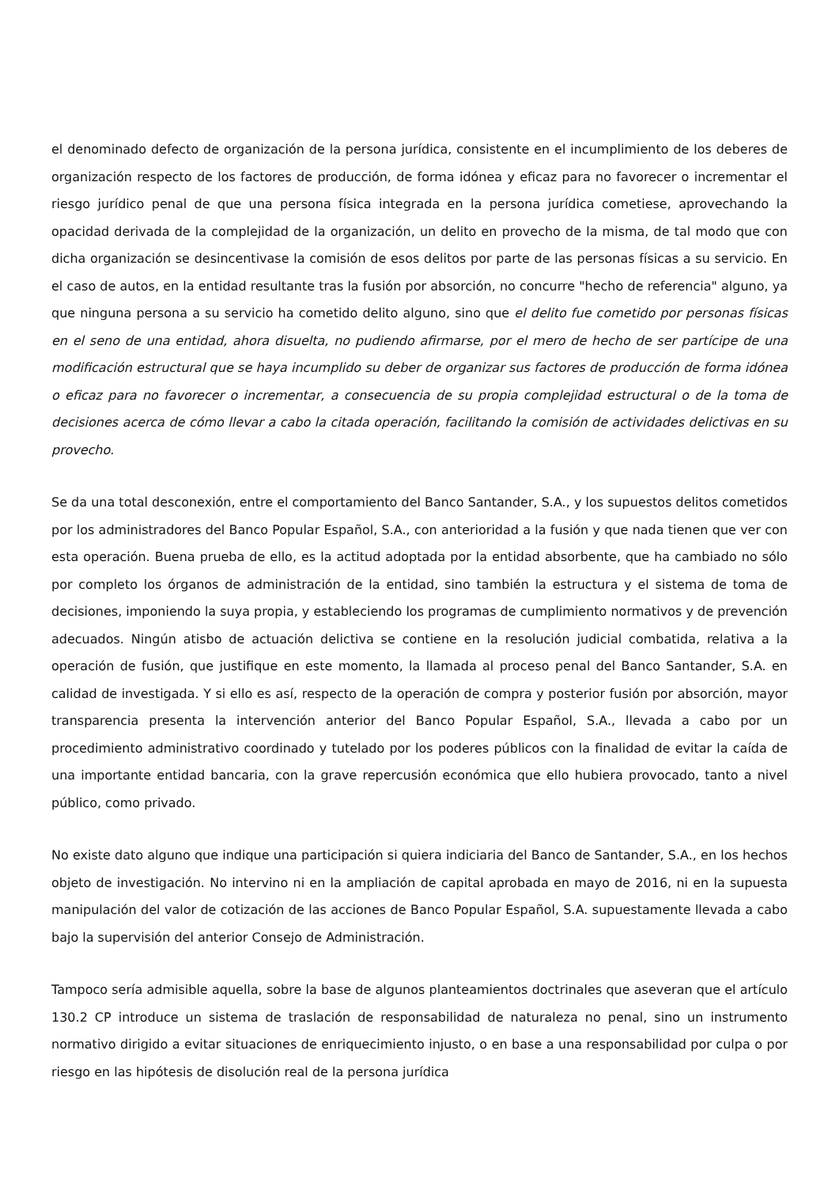el denominado defecto de organización de la persona jurídica, consistente en el incumplimiento de los deberes de organización respecto de los factores de producción, de forma idónea y eficaz para no favorecer o incrementar el riesgo jurídico penal de que una persona física integrada en la persona jurídica cometiese, aprovechando la opacidad derivada de la complejidad de la organización, un delito en provecho de la misma, de tal modo que con dicha organización se desincentivase la comisión de esos delitos por parte de las personas físicas a su servicio. En el caso de autos, en la entidad resultante tras la fusión por absorción, no concurre "hecho de referencia" alguno, ya que ninguna persona a su servicio ha cometido delito alguno, sino que el delito fue cometido por personas físicas en el seno de una entidad, ahora disuelta, no pudiendo afirmarse, por el mero de hecho de ser partícipe de una modificación estructural que se haya incumplido su deber de organizar sus factores de producción de forma idónea o eficaz para no favorecer o incrementar, a consecuencia de su propia complejidad estructural o de la toma de decisiones acerca de cómo llevar a cabo la citada operación, facilitando la comisión de actividades delictivas en su provecho.
Se da una total desconexión, entre el comportamiento del Banco Santander, S.A., y los supuestos delitos cometidos por los administradores del Banco Popular Español, S.A., con anterioridad a la fusión y que nada tienen que ver con esta operación. Buena prueba de ello, es la actitud adoptada por la entidad absorbente, que ha cambiado no sólo por completo los órganos de administración de la entidad, sino también la estructura y el sistema de toma de decisiones, imponiendo la suya propia, y estableciendo los programas de cumplimiento normativos y de prevención adecuados. Ningún atisbo de actuación delictiva se contiene en la resolución judicial combatida, relativa a la operación de fusión, que justifique en este momento, la llamada al proceso penal del Banco Santander, S.A. en calidad de investigada. Y si ello es así, respecto de la operación de compra y posterior fusión por absorción, mayor transparencia presenta la intervención anterior del Banco Popular Español, S.A., llevada a cabo por un procedimiento administrativo coordinado y tutelado por los poderes públicos con la finalidad de evitar la caída de una importante entidad bancaria, con la grave repercusión económica que ello hubiera provocado, tanto a nivel público, como privado.
No existe dato alguno que indique una participación si quiera indiciaria del Banco de Santander, S.A., en los hechos objeto de investigación. No intervino ni en la ampliación de capital aprobada en mayo de 2016, ni en la supuesta manipulación del valor de cotización de las acciones de Banco Popular Español, S.A. supuestamente llevada a cabo bajo la supervisión del anterior Consejo de Administración.
Tampoco sería admisible aquella, sobre la base de algunos planteamientos doctrinales que aseveran que el artículo 130.2 CP introduce un sistema de traslación de responsabilidad de naturaleza no penal, sino un instrumento normativo dirigido a evitar situaciones de enriquecimiento injusto, o en base a una responsabilidad por culpa o por riesgo en las hipótesis de disolución real de la persona jurídica